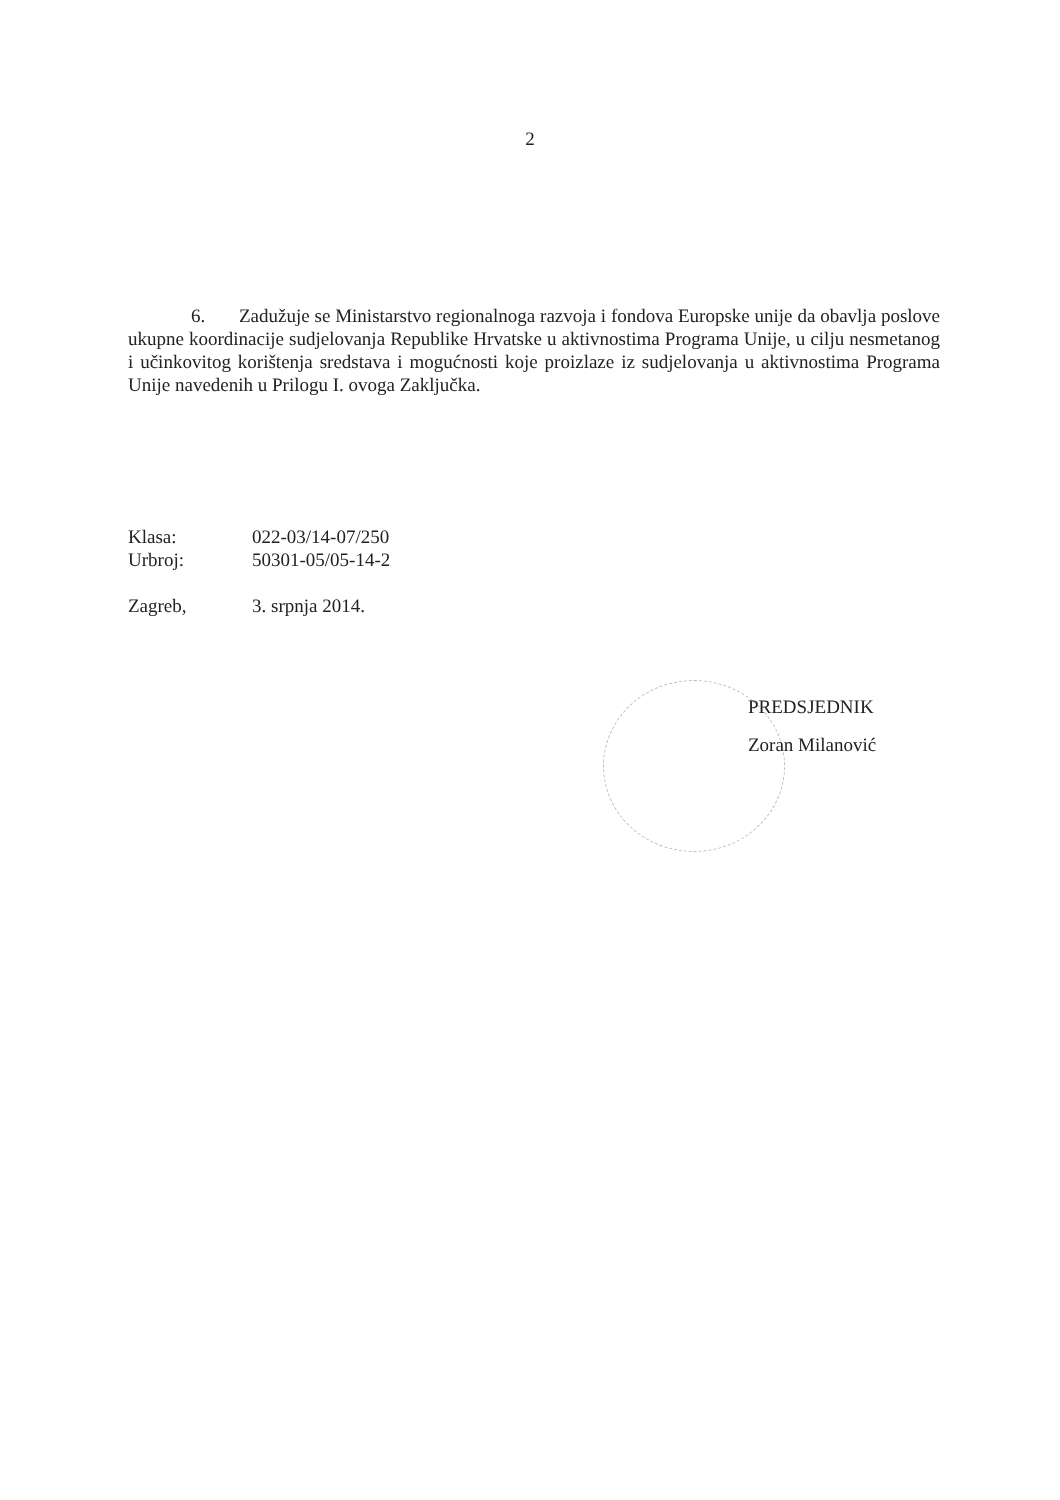2
6. Zadužuje se Ministarstvo regionalnoga razvoja i fondova Europske unije da obavlja poslove ukupne koordinacije sudjelovanja Republike Hrvatske u aktivnostima Programa Unije, u cilju nesmetanog i učinkovitog korištenja sredstava i mogućnosti koje proizlaze iz sudjelovanja u aktivnostima Programa Unije navedenih u Prilogu I. ovoga Zaključka.
| Klasa: | 022-03/14-07/250 |
| Urbroj: | 50301-05/05-14-2 |
| Zagreb, | 3. srpnja 2014. |
PREDSJEDNIK
Zoran Milanović